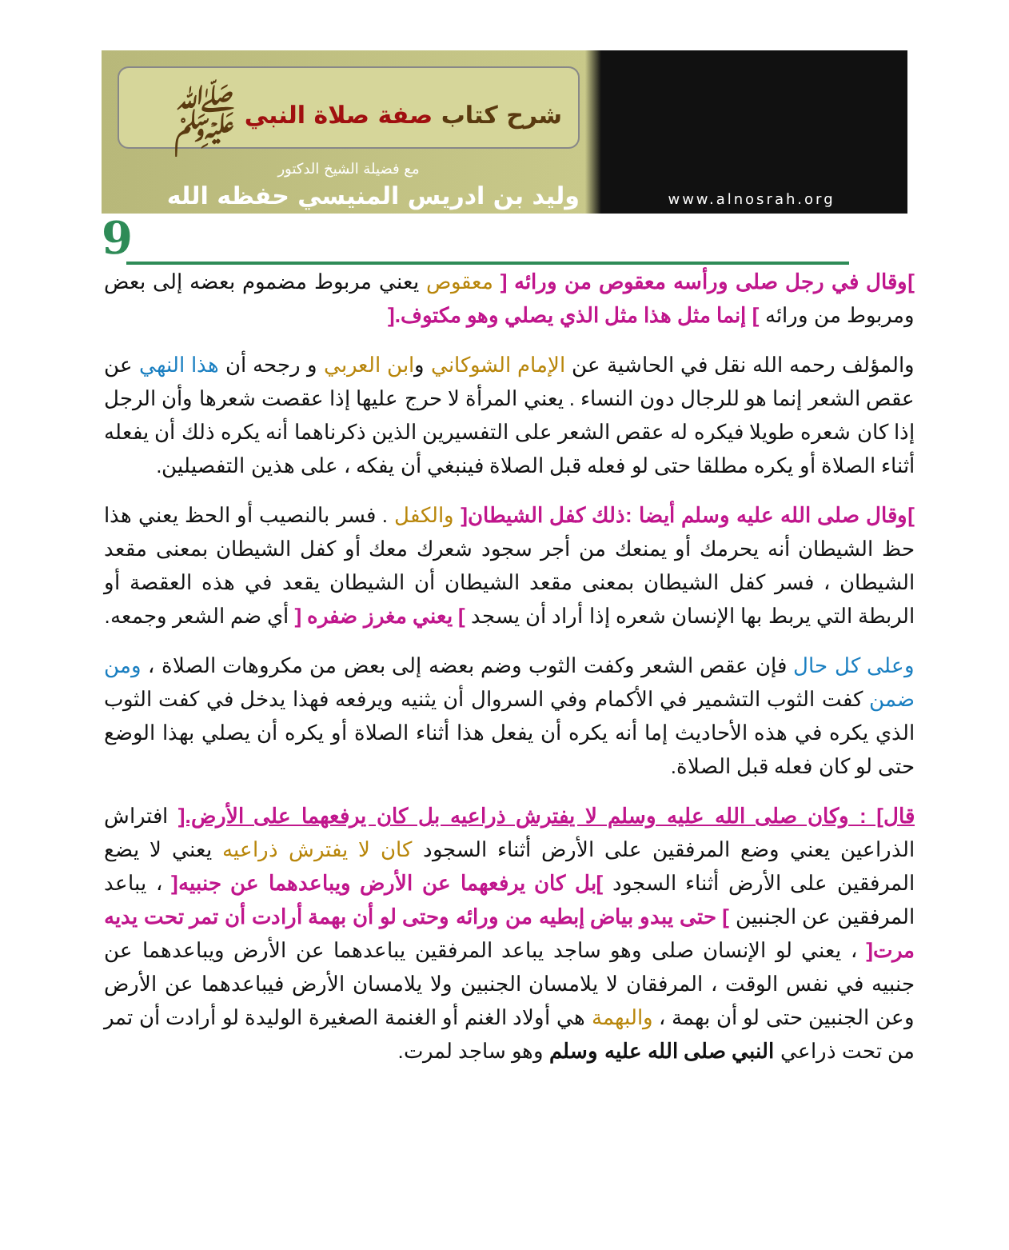www.alnosrah.org
شرح كتاب صفة صلاة النبي ﷺ
مع فضيلة الشيخ الدكتور
وليد بن ادريس المنيسي حفظه الله
9
]وقال في رجل صلى ورأسه معقوص من ورائه [ معقوص يعني مربوط مضموم بعضه إلى بعض ومربوط من ورائه ] إنما مثل هذا مثل الذي يصلي وهو مكتوف.[
والمؤلف رحمه الله نقل في الحاشية عن الإمام الشوكاني وابن العربي و رجحه أن هذا النهي عن عقص الشعر إنما هو للرجال دون النساء . يعني المرأة لا حرج عليها إذا عقصت شعرها وأن الرجل إذا كان شعره طويلا فيكره له عقص الشعر على التفسيرين الذين ذكرناهما أنه يكره ذلك أن يفعله أثناء الصلاة أو يكره مطلقا حتى لو فعله قبل الصلاة فينبغي أن يفكه ، على هذين التفصيلين.
]وقال صلى الله عليه وسلم أيضا :ذلك كفل الشيطان[ والكفل . فسر بالنصيب أو الحظ يعني هذا حظ الشيطان أنه يحرمك أو يمنعك من أجر سجود شعرك معك أو كفل الشيطان بمعنى مقعد الشيطان ، فسر كفل الشيطان بمعنى مقعد الشيطان أن الشيطان يقعد في هذه العقصة أو الربطة التي يربط بها الإنسان شعره إذا أراد أن يسجد ] يعني مغرز ضفره [ أي ضم الشعر وجمعه.
وعلى كل حال فإن عقص الشعر وكفت الثوب وضم بعضه إلى بعض من مكروهات الصلاة ، ومن ضمن كفت الثوب التشمير في الأكمام وفي السروال أن يثنيه ويرفعه فهذا يدخل في كفت الثوب الذي يكره في هذه الأحاديث إما أنه يكره أن يفعل هذا أثناء الصلاة أو يكره أن يصلي بهذا الوضع حتى لو كان فعله قبل الصلاة.
قال] : وكان صلى الله عليه وسلم لا يفترش ذراعيه بل كان يرفعهما على الأرض.[ افتراش الذراعين يعني وضع المرفقين على الأرض أثناء السجود كان لا يفترش ذراعيه يعني لا يضع المرفقين على الأرض أثناء السجود ]بل كان يرفعهما عن الأرض ويباعدهما عن جنبيه[ ، يباعد المرفقين عن الجنبين ] حتى يبدو بياض إبطيه من ورائه وحتى لو أن بهمة أرادت أن تمر تحت يديه مرت[ ، يعني لو الإنسان صلى وهو ساجد يباعد المرفقين يباعدهما عن الأرض ويباعدهما عن جنبيه في نفس الوقت ، المرفقان لا يلامسان الجنبين ولا يلامسان الأرض فيباعدهما عن الأرض وعن الجنبين حتى لو أن بهمة ، والبهمة هي أولاد الغنم أو الغنمة الصغيرة الوليدة لو أرادت أن تمر من تحت ذراعي النبي صلى الله عليه وسلم وهو ساجد لمرت.